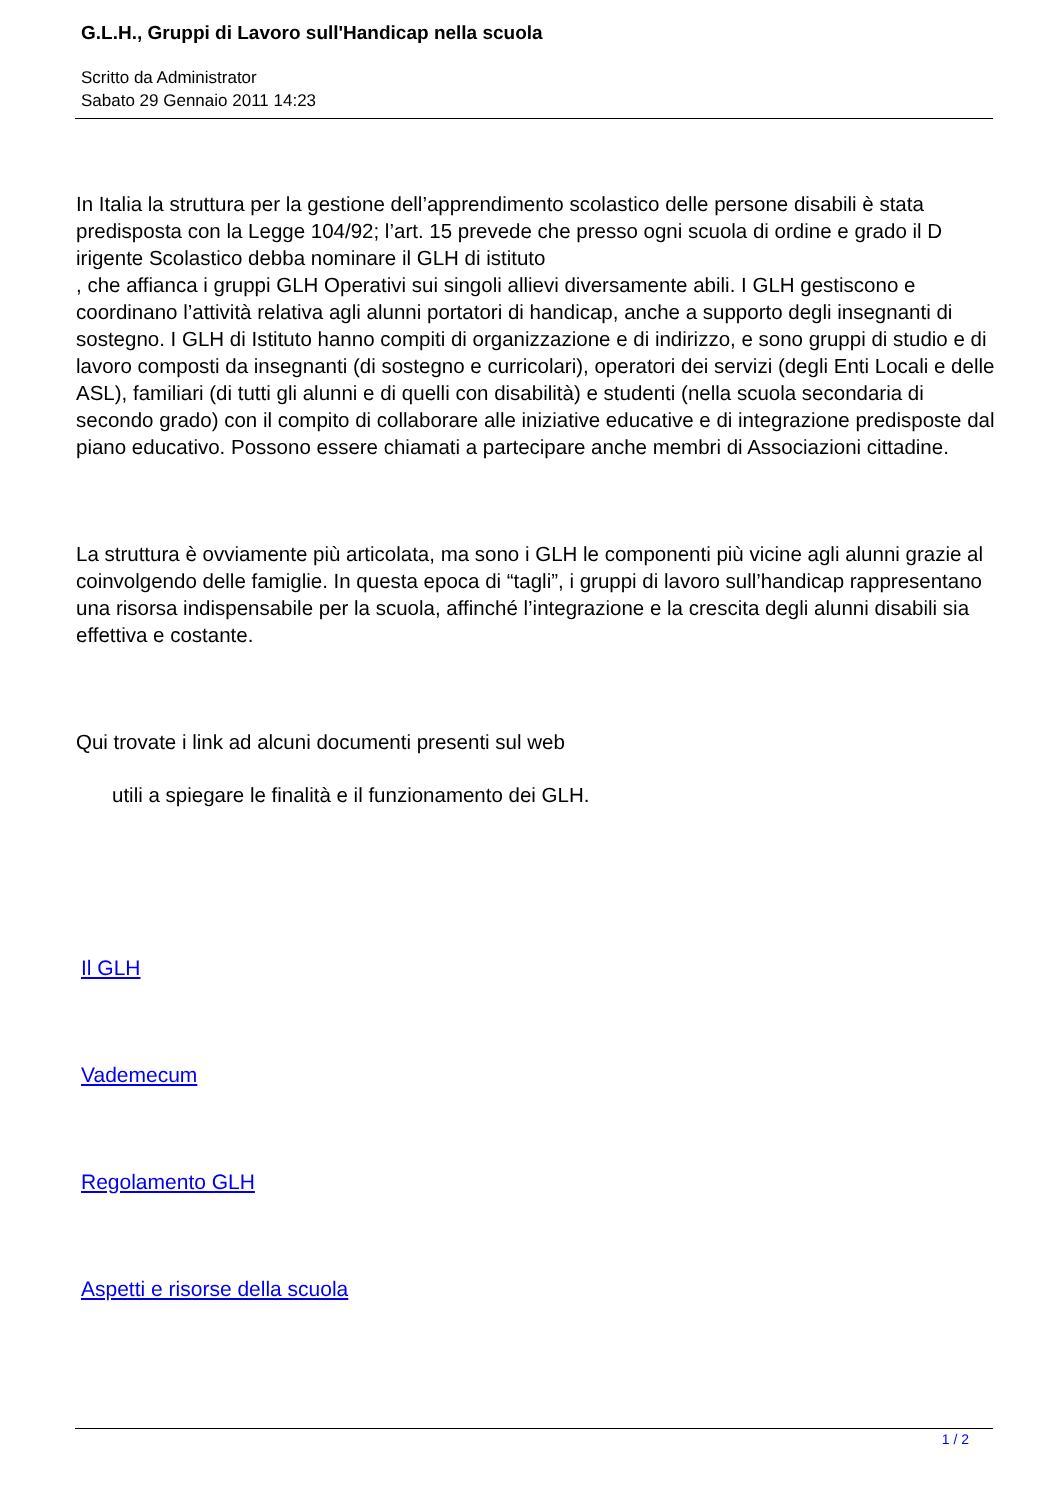G.L.H., Gruppi di Lavoro sull'Handicap nella scuola
Scritto da Administrator
Sabato 29 Gennaio 2011 14:23
In Italia la struttura per la gestione dell’apprendimento scolastico delle persone disabili è stata predisposta con la Legge 104/92; l’art. 15 prevede che presso ogni scuola di ordine e grado il D irigente Scolastico debba nominare il GLH di istituto
, che affianca i gruppi GLH Operativi sui singoli allievi diversamente abili. I GLH gestiscono e coordinano l’attività relativa agli alunni portatori di handicap, anche a supporto degli insegnanti di sostegno. I GLH di Istituto hanno compiti di organizzazione e di indirizzo, e sono gruppi di studio e di lavoro composti da insegnanti (di sostegno e curricolari), operatori dei servizi (degli Enti Locali e delle ASL), familiari (di tutti gli alunni e di quelli con disabilità) e studenti (nella scuola secondaria di secondo grado) con il compito di collaborare alle iniziative educative e di integrazione predisposte dal piano educativo. Possono essere chiamati a partecipare anche membri di Associazioni cittadine.
La struttura è ovviamente più articolata, ma sono i GLH le componenti più vicine agli alunni grazie al coinvolgendo delle famiglie. In questa epoca di “tagli”, i gruppi di lavoro sull’handicap rappresentano una risorsa indispensabile per la scuola, affinché l’integrazione e la crescita degli alunni disabili sia effettiva e costante.
Qui trovate i link ad alcuni documenti presenti sul web
utili a spiegare le finalità e il funzionamento dei GLH.
Il GLH
Vademecum
Regolamento GLH
Aspetti e risorse della scuola
1 / 2